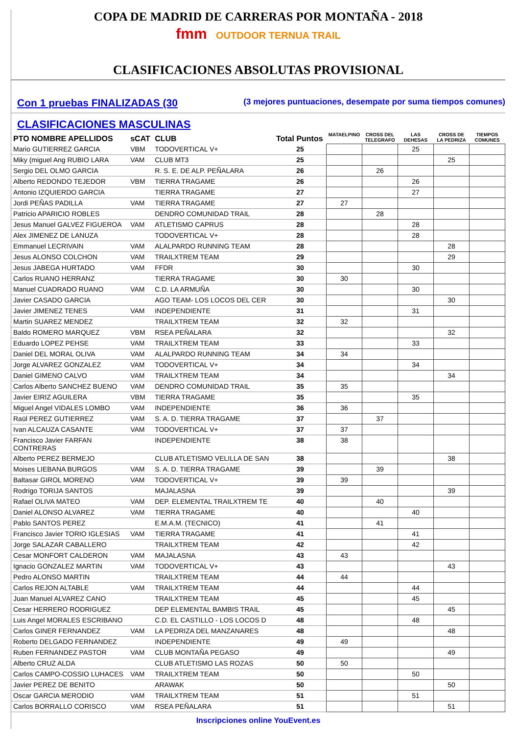COPA DE MADRID DE CARRERAS POR MONTAÑA - 2018
fmm OUTDOOR TERNUA TRAIL
CLASIFICACIONES ABSOLUTAS PROVISIONAL
Con 1 pruebas FINALIZADAS (30 (3 mejores puntuaciones, desempate por suma tiempos comunes)
CLASIFICACIONES MASCULINAS
| PTO NOMBRE APELLIDOS | sCAT | CLUB | Total Puntos | MATAELPINO | CROSS DEL TELEGRAFO | LAS DEHESAS | CROSS DE LA PEDRIZA | TIEMPOS COMUNES |
| --- | --- | --- | --- | --- | --- | --- | --- | --- |
| Mario GUTIERREZ GARCIA | VBM | TODOVERTICAL V+ | 25 | | | 25 | | |
| Miky (miguel Ang RUBIO LARA | VAM | CLUB MT3 | 25 | | | | 25 | |
| Sergio DEL OLMO GARCIA | | R. S. E. DE ALP. PEÑALARA | 26 | | 26 | | | |
| Alberto REDONDO TEJEDOR | VBM | TIERRA TRAGAME | 26 | | | 26 | | |
| Antonio IZQUIERDO GARCIA | | TIERRA TRAGAME | 27 | | | 27 | | |
| Jordi PEÑAS PADILLA | VAM | TIERRA TRAGAME | 27 | 27 | | | | |
| Patricio APARICIO ROBLES | | DENDRO COMUNIDAD TRAIL | 28 | | 28 | | | |
| Jesus Manuel GALVEZ FIGUEROA | VAM | ATLETISMO CAPRUS | 28 | | | 28 | | |
| Alex JIMENEZ DE LANUZA | | TODOVERTICAL V+ | 28 | | | 28 | | |
| Emmanuel LECRIVAIN | VAM | ALALPARDO RUNNING TEAM | 28 | | | | 28 | |
| Jesus ALONSO COLCHON | VAM | TRAILXTREM TEAM | 29 | | | | 29 | |
| Jesus JABEGA HURTADO | VAM | FFDR | 30 | | | 30 | | |
| Carlos RUANO HERRANZ | | TIERRA TRAGAME | 30 | 30 | | | | |
| Manuel CUADRADO RUANO | VAM | C.D. LA ARMUÑA | 30 | | | 30 | | |
| Javier CASADO GARCIA | | AGO TEAM- LOS LOCOS DEL CER | 30 | | | | 30 | |
| Javier JIMENEZ TENES | VAM | INDEPENDIENTE | 31 | | | 31 | | |
| Martin SUAREZ MENDEZ | | TRAILXTREM TEAM | 32 | 32 | | | | |
| Baldo ROMERO MARQUEZ | VBM | RSEA PEÑALARA | 32 | | | | 32 | |
| Eduardo LOPEZ PEHSE | VAM | TRAILXTREM TEAM | 33 | | | 33 | | |
| Daniel DEL MORAL OLIVA | VAM | ALALPARDO RUNNING TEAM | 34 | 34 | | | | |
| Jorge ALVAREZ GONZALEZ | VAM | TODOVERTICAL V+ | 34 | | | 34 | | |
| Daniel GIMENO CALVO | VAM | TRAILXTREM TEAM | 34 | | | | 34 | |
| Carlos Alberto SANCHEZ BUENO | VAM | DENDRO COMUNIDAD TRAIL | 35 | 35 | | | | |
| Javier EIRIZ AGUILERA | VBM | TIERRA TRAGAME | 35 | | | 35 | | |
| Miguel Angel VIDALES LOMBO | VAM | INDEPENDIENTE | 36 | 36 | | | | |
| Raül PEREZ GUTIERREZ | VAM | S. A. D. TIERRA TRAGAME | 37 | | 37 | | | |
| Ivan ALCAUZA CASANTE | VAM | TODOVERTICAL V+ | 37 | 37 | | | | |
| Francisco Javier FARFAN CONTRERAS | | INDEPENDIENTE | 38 | 38 | | | | |
| Alberto PEREZ BERMEJO | | CLUB ATLETISMO VELILLA DE SAN | 38 | | | | 38 | |
| Moises LIEBANA BURGOS | VAM | S. A. D. TIERRA TRAGAME | 39 | | 39 | | | |
| Baltasar GIROL MORENO | VAM | TODOVERTICAL V+ | 39 | 39 | | | | |
| Rodrigo TORIJA SANTOS | | MAJALASNA | 39 | | | | 39 | |
| Rafael OLIVA MATEO | VAM | DEP. ELEMENTAL TRAILXTREM TE | 40 | | 40 | | | |
| Daniel ALONSO ALVAREZ | VAM | TIERRA TRAGAME | 40 | | | 40 | | |
| Pablo SANTOS PEREZ | | E.M.A.M. (TECNICO) | 41 | | 41 | | | |
| Francisco Javier TORIO IGLESIAS | VAM | TIERRA TRAGAME | 41 | | | 41 | | |
| Jorge SALAZAR CABALLERO | | TRAILXTREM TEAM | 42 | | | 42 | | |
| Cesar MONFORT CALDERON | VAM | MAJALASNA | 43 | 43 | | | | |
| Ignacio GONZALEZ MARTIN | VAM | TODOVERTICAL V+ | 43 | | | | 43 | |
| Pedro ALONSO MARTIN | | TRAILXTREM TEAM | 44 | 44 | | | | |
| Carlos REJON ALTABLE | VAM | TRAILXTREM TEAM | 44 | | | 44 | | |
| Juan Manuel ALVAREZ CANO | | TRAILXTREM TEAM | 45 | | | 45 | | |
| Cesar HERRERO RODRIGUEZ | | DEP ELEMENTAL BAMBIS TRAIL | 45 | | | | 45 | |
| Luis Angel MORALES ESCRIBANO | | C.D. EL CASTILLO - LOS LOCOS D | 48 | | | 48 | | |
| Carlos GINER FERNANDEZ | VAM | LA PEDRIZA DEL MANZANARES | 48 | | | | 48 | |
| Roberto DELGADO FERNANDEZ | | INDEPENDIENTE | 49 | 49 | | | | |
| Ruben FERNANDEZ PASTOR | VAM | CLUB MONTAÑA PEGASO | 49 | | | | 49 | |
| Alberto CRUZ ALDA | | CLUB ATLETISMO LAS ROZAS | 50 | 50 | | | | |
| Carlos CAMPO-COSSIO LUHACES | VAM | TRAILXTREM TEAM | 50 | | | 50 | | |
| Javier PEREZ DE BENITO | | ARAWAK | 50 | | | | 50 | |
| Oscar GARCIA MERODIO | VAM | TRAILXTREM TEAM | 51 | | | 51 | | |
| Carlos BORRALLO CORISCO | VAM | RSEA PEÑALARA | 51 | | | | 51 | |
Inscripciones online YouEvent.es